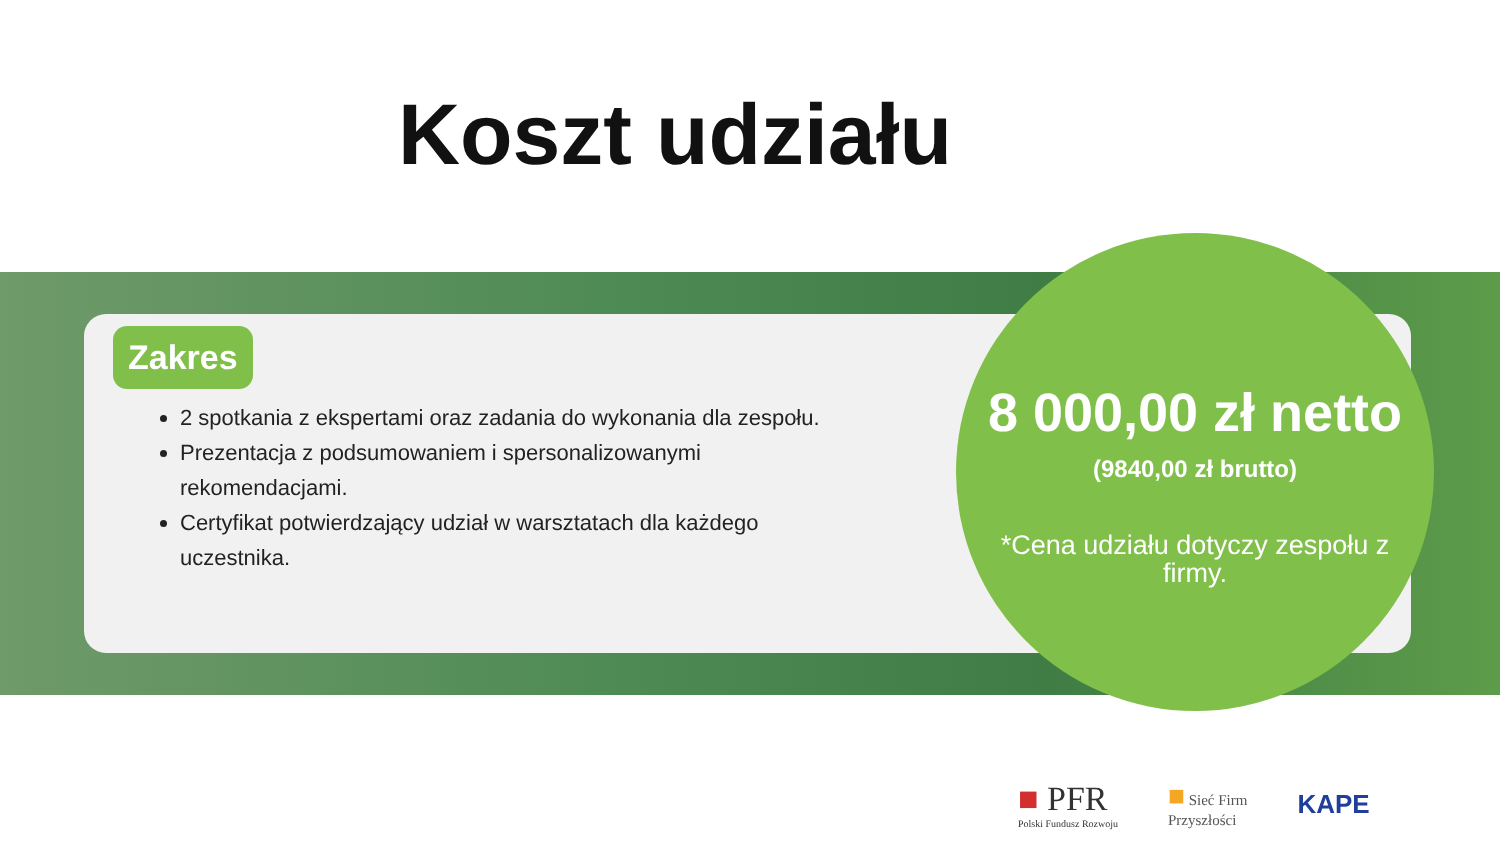Koszt udziału
Zakres
2 spotkania z ekspertami oraz zadania do wykonania dla zespołu.
Prezentacja z podsumowaniem i spersonalizowanymi rekomendacjami.
Certyfikat potwierdzający udział w warsztatach dla każdego uczestnika.
8 000,00 zł netto
(9840,00 zł brutto)
*Cena udziału dotyczy zespołu z firmy.
■ PFR
Polski Fundusz Rozwoju
■ Sieć Firm
Przyszłości
KAPE